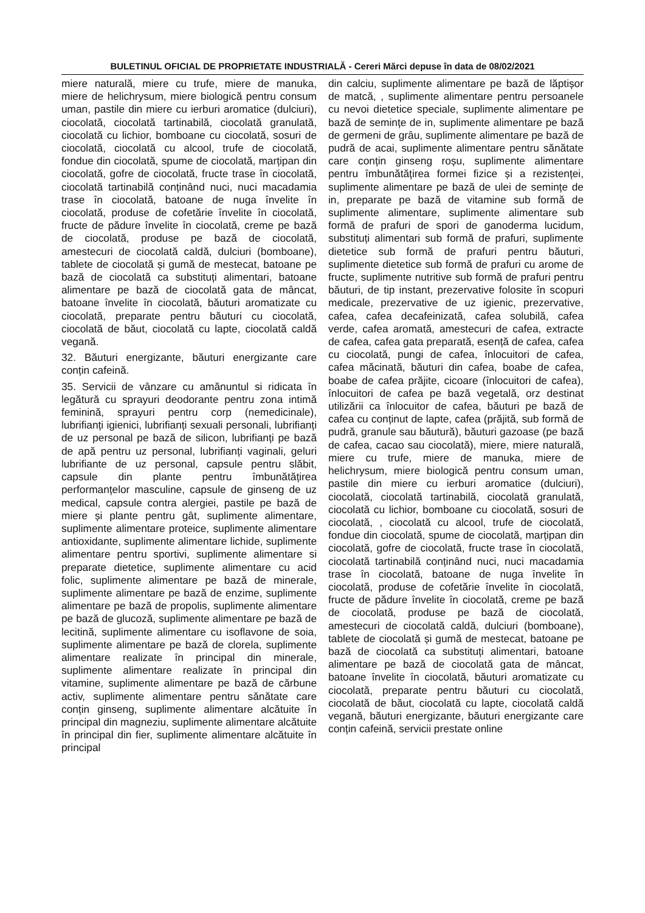BULETINUL OFICIAL DE PROPRIETATE INDUSTRIALĂ - Cereri Mărci depuse în data de 08/02/2021
miere naturală, miere cu trufe, miere de manuka, miere de helichrysum, miere biologică pentru consum uman, pastile din miere cu ierburi aromatice (dulciuri), ciocolată, ciocolată tartinabilă, ciocolată granulată, ciocolată cu lichior, bomboane cu ciocolată, sosuri de ciocolată, ciocolată cu alcool, trufe de ciocolată, fondue din ciocolată, spume de ciocolată, marțipan din ciocolată, gofre de ciocolată, fructe trase în ciocolată, ciocolată tartinabilă conținând nuci, nuci macadamia trase în ciocolată, batoane de nuga învelite în ciocolată, produse de cofetărie învelite în ciocolată, fructe de pădure învelite în ciocolată, creme pe bază de ciocolată, produse pe bază de ciocolată, amestecuri de ciocolată caldă, dulciuri (bomboane), tablete de ciocolată și gumă de mestecat, batoane pe bază de ciocolată ca substituți alimentari, batoane alimentare pe bază de ciocolată gata de mâncat, batoane învelite în ciocolată, băuturi aromatizate cu ciocolată, preparate pentru băuturi cu ciocolată, ciocolată de băut, ciocolată cu lapte, ciocolată caldă vegană.
32. Băuturi energizante, băuturi energizante care conțin cafeină.
35. Servicii de vânzare cu amănuntul si ridicata în legătură cu sprayuri deodorante pentru zona intimă feminină, sprayuri pentru corp (nemedicinale), lubrifianți igienici, lubrifianți sexuali personali, lubrifianți de uz personal pe bază de silicon, lubrifianți pe bază de apă pentru uz personal, lubrifianți vaginali, geluri lubrifiante de uz personal, capsule pentru slăbit, capsule din plante pentru îmbunătățirea performanțelor masculine, capsule de ginseng de uz medical, capsule contra alergiei, pastile pe bază de miere și plante pentru gât, suplimente alimentare, suplimente alimentare proteice, suplimente alimentare antioxidante, suplimente alimentare lichide, suplimente alimentare pentru sportivi, suplimente alimentare si preparate dietetice, suplimente alimentare cu acid folic, suplimente alimentare pe bază de minerale, suplimente alimentare pe bază de enzime, suplimente alimentare pe bază de propolis, suplimente alimentare pe bază de glucoză, suplimente alimentare pe bază de lecitină, suplimente alimentare cu isoflavone de soia, suplimente alimentare pe bază de clorela, suplimente alimentare realizate în principal din minerale, suplimente alimentare realizate în principal din vitamine, suplimente alimentare pe bază de cărbune activ, suplimente alimentare pentru sănătate care conțin ginseng, suplimente alimentare alcătuite în principal din magneziu, suplimente alimentare alcătuite în principal din fier, suplimente alimentare alcătuite în principal
din calciu, suplimente alimentare pe bază de lăptișor de matcă, , suplimente alimentare pentru persoanele cu nevoi dietetice speciale, suplimente alimentare pe bază de semințe de in, suplimente alimentare pe bază de germeni de grâu, suplimente alimentare pe bază de pudră de acai, suplimente alimentare pentru sănătate care conțin ginseng roșu, suplimente alimentare pentru îmbunătățirea formei fizice și a rezistenței, suplimente alimentare pe bază de ulei de semințe de in, preparate pe bază de vitamine sub formă de suplimente alimentare, suplimente alimentare sub formă de prafuri de spori de ganoderma lucidum, substituți alimentari sub formă de prafuri, suplimente dietetice sub formă de prafuri pentru băuturi, suplimente dietetice sub formă de prafuri cu arome de fructe, suplimente nutritive sub formă de prafuri pentru băuturi, de tip instant, prezervative folosite în scopuri medicale, prezervative de uz igienic, prezervative, cafea, cafea decafeinizată, cafea solubilă, cafea verde, cafea aromată, amestecuri de cafea, extracte de cafea, cafea gata preparată, esență de cafea, cafea cu ciocolată, pungi de cafea, înlocuitori de cafea, cafea măcinată, băuturi din cafea, boabe de cafea, boabe de cafea prăjite, cicoare (înlocuitori de cafea), înlocuitori de cafea pe bază vegetală, orz destinat utilizării ca înlocuitor de cafea, băuturi pe bază de cafea cu conținut de lapte, cafea (prăjită, sub formă de pudră, granule sau băutură), băuturi gazoase (pe bază de cafea, cacao sau ciocolată), miere, miere naturală, miere cu trufe, miere de manuka, miere de helichrysum, miere biologică pentru consum uman, pastile din miere cu ierburi aromatice (dulciuri), ciocolată, ciocolată tartinabilă, ciocolată granulată, ciocolată cu lichior, bomboane cu ciocolată, sosuri de ciocolată, , ciocolată cu alcool, trufe de ciocolată, fondue din ciocolată, spume de ciocolată, marțipan din ciocolată, gofre de ciocolată, fructe trase în ciocolată, ciocolată tartinabilă conținând nuci, nuci macadamia trase în ciocolată, batoane de nuga învelite în ciocolată, produse de cofetărie învelite în ciocolată, fructe de pădure învelite în ciocolată, creme pe bază de ciocolată, produse pe bază de ciocolată, amestecuri de ciocolată caldă, dulciuri (bomboane), tablete de ciocolată și gumă de mestecat, batoane pe bază de ciocolată ca substituți alimentari, batoane alimentare pe bază de ciocolată gata de mâncat, batoane învelite în ciocolată, băuturi aromatizate cu ciocolată, preparate pentru băuturi cu ciocolată, ciocolată de băut, ciocolată cu lapte, ciocolată caldă vegană, băuturi energizante, băuturi energizante care conțin cafeină, servicii prestate online